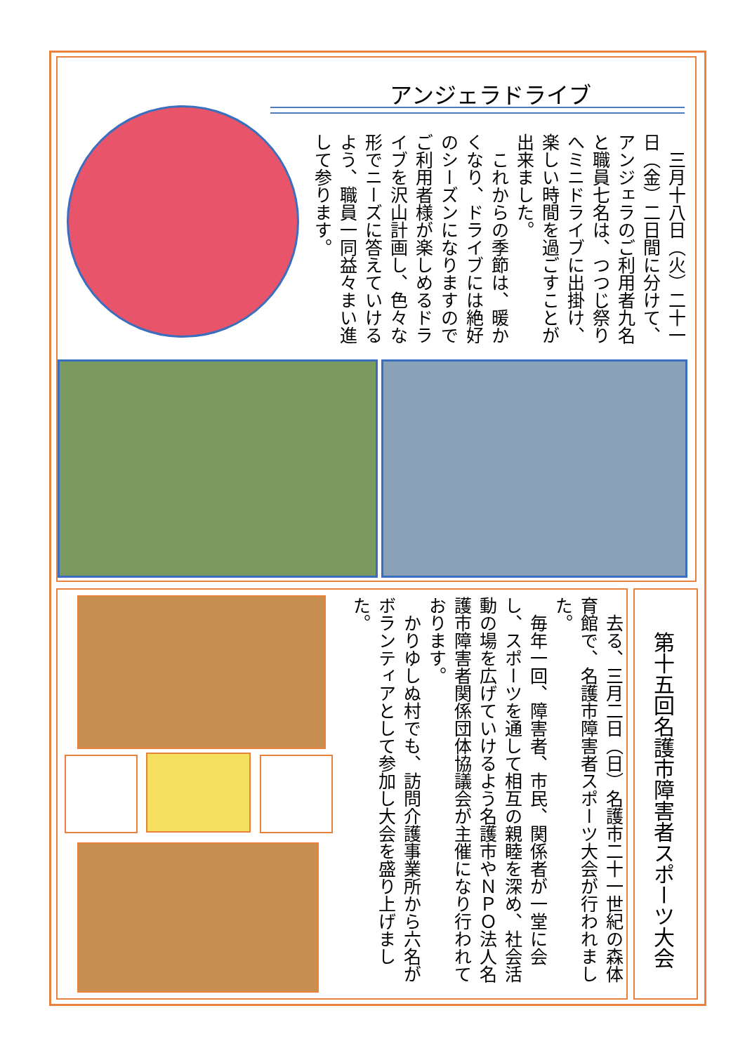アンジェラドライブ
　三月十八日（火）二十一日（金）二日間に分けて、アンジェラのご利用者九名と職員七名は、つつじ祭りへミニドライブに出掛け、楽しい時間を過ごすことが出来ました。
　これからの季節は、暖かくなり、ドライブには絶好のシーズンになりますのでご利用者様が楽しめるドライブを沢山計画し、色々な形でニーズに答えていけるよう、職員一同益々まい進して参ります。
第十五回名護市障害者スポーツ大会
　去る、三月二日（日）名護市二十一世紀の森体育館で、名護市障害者スポーツ大会が行われました。
　毎年一回、障害者、市民、関係者が一堂に会し、スポーツを通して相互の親睦を深め、社会活動の場を広げていけるよう名護市やＮＰＯ法人名護市障害者関係団体協議会が主催になり行われております。
　かりゆしぬ村でも、訪問介護事業所から六名がボランティアとして参加し大会を盛り上げました。